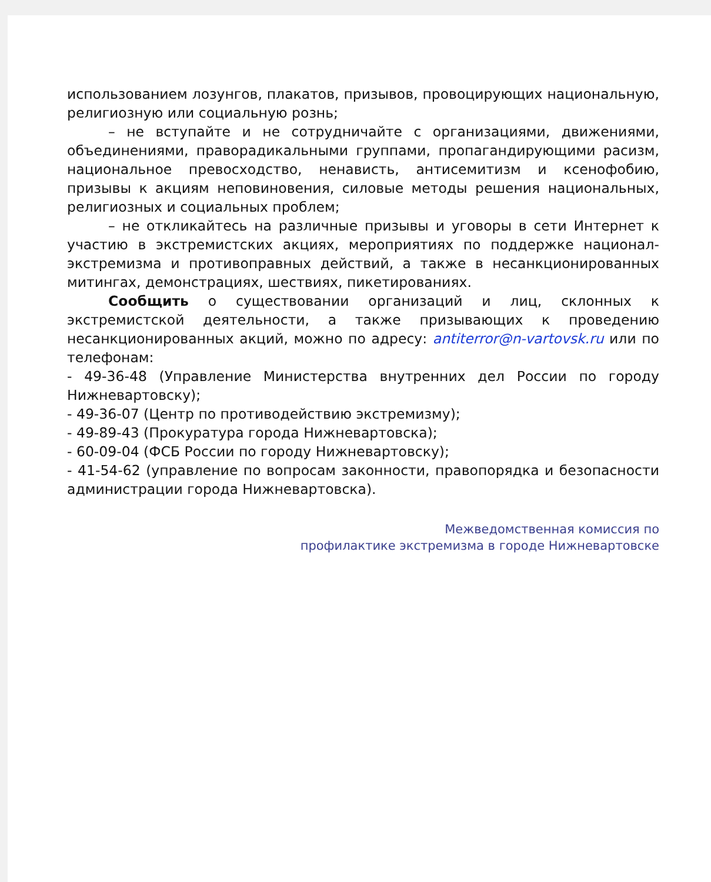использованием лозунгов, плакатов, призывов, провоцирующих национальную, религиозную или социальную рознь;
– не вступайте и не сотрудничайте с организациями, движениями, объединениями, праворадикальными группами, пропагандирующими расизм, национальное превосходство, ненависть, антисемитизм и ксенофобию, призывы к акциям неповиновения, силовые методы решения национальных, религиозных и социальных проблем;
– не откликайтесь на различные призывы и уговоры в сети Интернет к участию в экстремистских акциях, мероприятиях по поддержке национал-экстремизма и противоправных действий, а также в несанкционированных митингах, демонстрациях, шествиях, пикетированиях.
Сообщить о существовании организаций и лиц, склонных к экстремистской деятельности, а также призывающих к проведению несанкционированных акций, можно по адресу: antiterror@n-vartovsk.ru или по телефонам:
- 49-36-48 (Управление Министерства внутренних дел России по городу Нижневартовску);
- 49-36-07 (Центр по противодействию экстремизму);
- 49-89-43 (Прокуратура города Нижневартовска);
- 60-09-04 (ФСБ России по городу Нижневартовску);
- 41-54-62 (управление по вопросам законности, правопорядка и безопасности администрации города Нижневартовска).
Межведомственная комиссия по
профилактике экстремизма в городе Нижневартовске